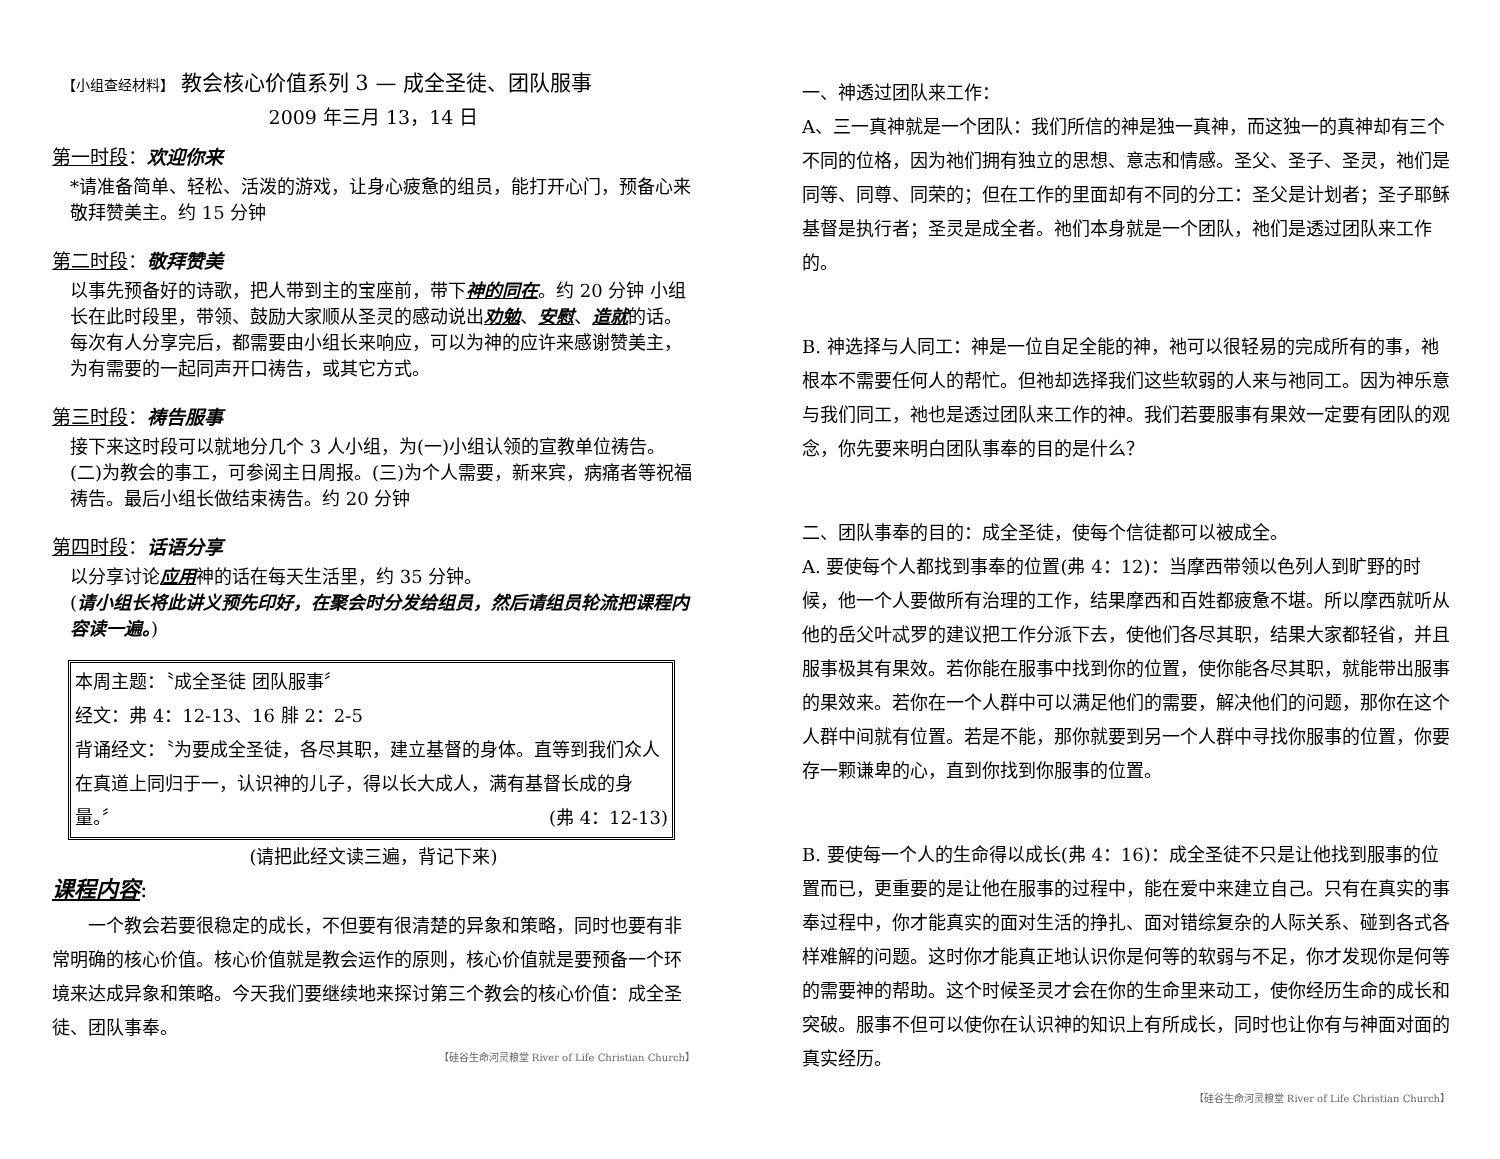【小组查经材料】 教会核心价值系列 3 — 成全圣徒、团队服事
2009 年三月 13，14 日
第一时段：欢迎你来
*请准备简单、轻松、活泼的游戏，让身心疲惫的组员，能打开心门，预备心来敬拜赞美主。约 15 分钟
第二时段：敬拜赞美
以事先预备好的诗歌，把人带到主的宝座前，带下神的同在。约 20 分钟 小组长在此时段里，带领、鼓励大家顺从圣灵的感动说出劝勉、安慰、造就的话。每次有人分享完后，都需要由小组长来响应，可以为神的应许来感谢赞美主，为有需要的一起同声开口祷告，或其它方式。
第三时段：祷告服事
接下来这时段可以就地分几个 3 人小组，为(一)小组认领的宣教单位祷告。(二)为教会的事工，可参阅主日周报。(三)为个人需要，新来宾，病痛者等祝福祷告。最后小组长做结束祷告。约 20 分钟
第四时段：话语分享
以分享讨论应用神的话在每天生活里，约 35 分钟。
(请小组长将此讲义预先印好，在聚会时分发给组员，然后请组员轮流把课程内容读一遍。)
本周主题：〝成全圣徒 团队服事〞
经文：弗 4：12-13、16 腓 2：2-5
背诵经文：〝为要成全圣徒，各尽其职，建立基督的身体。直等到我们众人在真道上同归于一，认识神的儿子，得以长大成人，满有基督长成的身量。〞 (弗 4：12-13)
(请把此经文读三遍，背记下来)
课程内容:
一个教会若要很稳定的成长，不但要有很清楚的异象和策略，同时也要有非常明确的核心价值。核心价值就是教会运作的原则，核心价值就是要预备一个环境来达成异象和策略。今天我们要继续地来探讨第三个教会的核心价值：成全圣徒、团队事奉。
【硅谷生命河灵粮堂 River of Life Christian Church】
一、神透过团队来工作：
A、三一真神就是一个团队：我们所信的神是独一真神，而这独一的真神却有三个不同的位格，因为祂们拥有独立的思想、意志和情感。圣父、圣子、圣灵，祂们是同等、同尊、同荣的；但在工作的里面却有不同的分工：圣父是计划者；圣子耶稣基督是执行者；圣灵是成全者。祂们本身就是一个团队，祂们是透过团队来工作的。
B. 神选择与人同工：神是一位自足全能的神，祂可以很轻易的完成所有的事，祂根本不需要任何人的帮忙。但祂却选择我们这些软弱的人来与祂同工。因为神乐意与我们同工，祂也是透过团队来工作的神。我们若要服事有果效一定要有团队的观念，你先要来明白团队事奉的目的是什么？
二、团队事奉的目的：成全圣徒，使每个信徒都可以被成全。
A. 要使每个人都找到事奉的位置(弗 4：12)：当摩西带领以色列人到旷野的时候，他一个人要做所有治理的工作，结果摩西和百姓都疲惫不堪。所以摩西就听从他的岳父叶忒罗的建议把工作分派下去，使他们各尽其职，结果大家都轻省，并且服事极其有果效。若你能在服事中找到你的位置，使你能各尽其职，就能带出服事的果效来。若你在一个人群中可以满足他们的需要，解决他们的问题，那你在这个人群中间就有位置。若是不能，那你就要到另一个人群中寻找你服事的位置，你要存一颗谦卑的心，直到你找到你服事的位置。
B. 要使每一个人的生命得以成长(弗 4：16)：成全圣徒不只是让他找到服事的位置而已，更重要的是让他在服事的过程中，能在爱中来建立自己。只有在真实的事奉过程中，你才能真实的面对生活的挣扎、面对错综复杂的人际关系、碰到各式各样难解的问题。这时你才能真正地认识你是何等的软弱与不足，你才发现你是何等的需要神的帮助。这个时候圣灵才会在你的生命里来动工，使你经历生命的成长和突破。服事不但可以使你在认识神的知识上有所成长，同时也让你有与神面对面的真实经历。
【硅谷生命河灵粮堂 River of Life Christian Church】